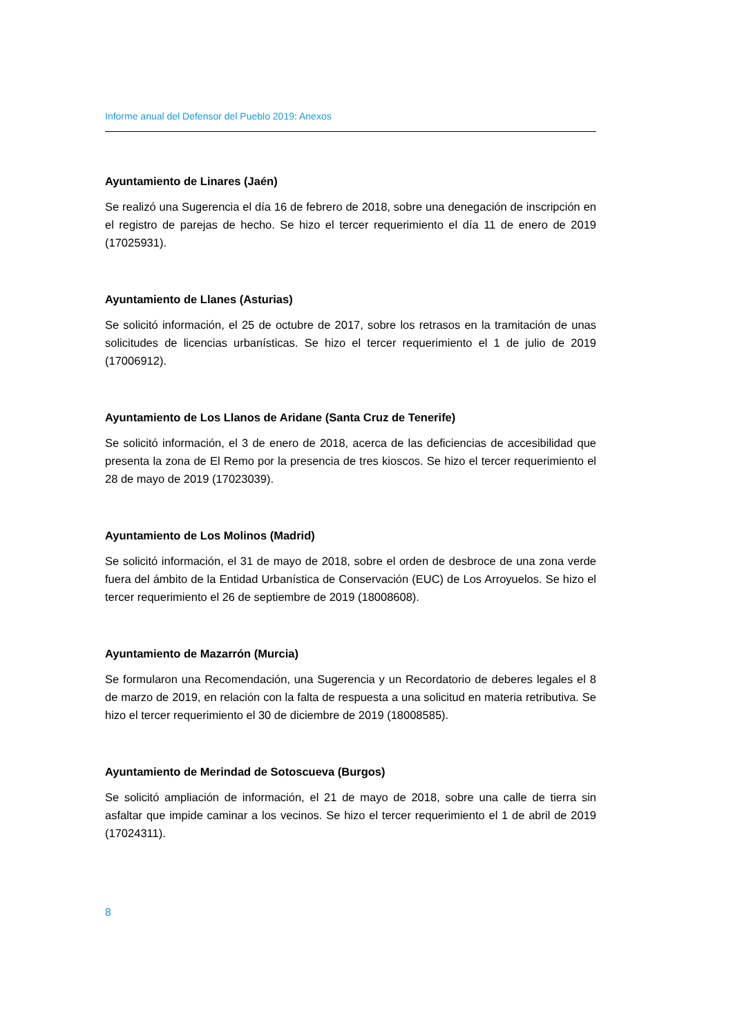Informe anual del Defensor del Pueblo 2019: Anexos
Ayuntamiento de Linares (Jaén)
Se realizó una Sugerencia el día 16 de febrero de 2018, sobre una denegación de inscripción en el registro de parejas de hecho. Se hizo el tercer requerimiento el día 11 de enero de 2019 (17025931).
Ayuntamiento de Llanes (Asturias)
Se solicitó información, el 25 de octubre de 2017, sobre los retrasos en la tramitación de unas solicitudes de licencias urbanísticas. Se hizo el tercer requerimiento el 1 de julio de 2019 (17006912).
Ayuntamiento de Los Llanos de Aridane (Santa Cruz de Tenerife)
Se solicitó información, el 3 de enero de 2018, acerca de las deficiencias de accesibilidad que presenta la zona de El Remo por la presencia de tres kioscos. Se hizo el tercer requerimiento el 28 de mayo de 2019 (17023039).
Ayuntamiento de Los Molinos (Madrid)
Se solicitó información, el 31 de mayo de 2018, sobre el orden de desbroce de una zona verde fuera del ámbito de la Entidad Urbanística de Conservación (EUC) de Los Arroyuelos. Se hizo el tercer requerimiento el 26 de septiembre de 2019 (18008608).
Ayuntamiento de Mazarrón (Murcia)
Se formularon una Recomendación, una Sugerencia y un Recordatorio de deberes legales el 8 de marzo de 2019, en relación con la falta de respuesta a una solicitud en materia retributiva. Se hizo el tercer requerimiento el 30 de diciembre de 2019 (18008585).
Ayuntamiento de Merindad de Sotoscueva (Burgos)
Se solicitó ampliación de información, el 21 de mayo de 2018, sobre una calle de tierra sin asfaltar que impide caminar a los vecinos. Se hizo el tercer requerimiento el 1 de abril de 2019 (17024311).
8